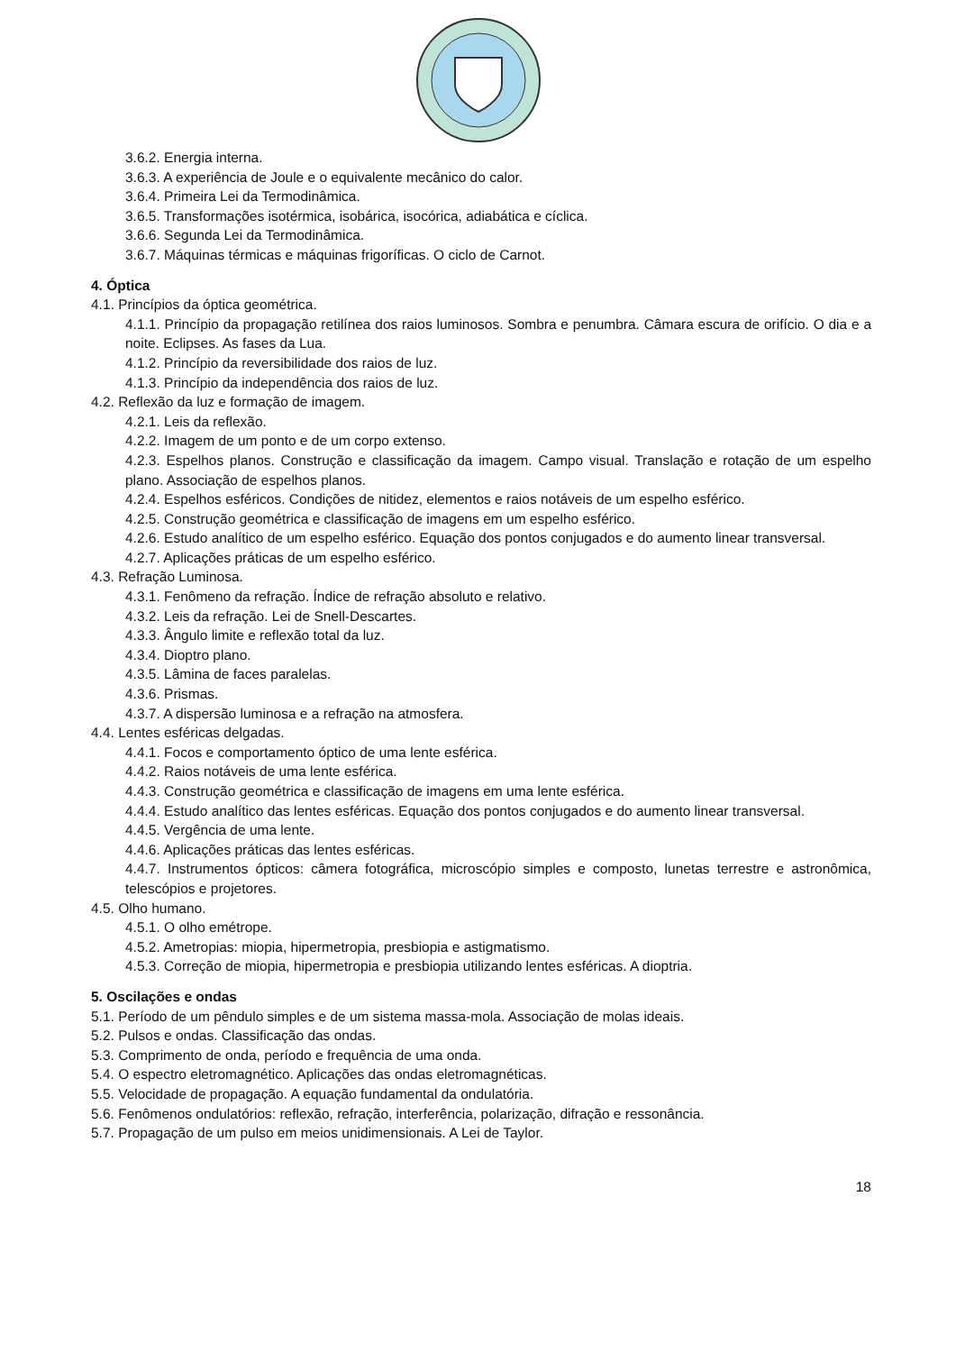3.6.2. Energia interna.
3.6.3. A experiência de Joule e o equivalente mecânico do calor.
3.6.4. Primeira Lei da Termodinâmica.
3.6.5. Transformações isotérmica, isobárica, isocórica, adiabática e cíclica.
3.6.6. Segunda Lei da Termodinâmica.
3.6.7. Máquinas térmicas e máquinas frigoríficas. O ciclo de Carnot.
4. Óptica
4.1. Princípios da óptica geométrica.
4.1.1. Princípio da propagação retilínea dos raios luminosos. Sombra e penumbra. Câmara escura de orifício. O dia e a noite. Eclipses. As fases da Lua.
4.1.2. Princípio da reversibilidade dos raios de luz.
4.1.3. Princípio da independência dos raios de luz.
4.2. Reflexão da luz e formação de imagem.
4.2.1. Leis da reflexão.
4.2.2. Imagem de um ponto e de um corpo extenso.
4.2.3. Espelhos planos. Construção e classificação da imagem. Campo visual. Translação e rotação de um espelho plano. Associação de espelhos planos.
4.2.4. Espelhos esféricos. Condições de nitidez, elementos e raios notáveis de um espelho esférico.
4.2.5. Construção geométrica e classificação de imagens em um espelho esférico.
4.2.6. Estudo analítico de um espelho esférico. Equação dos pontos conjugados e do aumento linear transversal.
4.2.7. Aplicações práticas de um espelho esférico.
4.3. Refração Luminosa.
4.3.1. Fenômeno da refração. Índice de refração absoluto e relativo.
4.3.2. Leis da refração. Lei de Snell-Descartes.
4.3.3. Ângulo limite e reflexão total da luz.
4.3.4. Dioptro plano.
4.3.5. Lâmina de faces paralelas.
4.3.6. Prismas.
4.3.7. A dispersão luminosa e a refração na atmosfera.
4.4. Lentes esféricas delgadas.
4.4.1. Focos e comportamento óptico de uma lente esférica.
4.4.2. Raios notáveis de uma lente esférica.
4.4.3. Construção geométrica e classificação de imagens em uma lente esférica.
4.4.4. Estudo analítico das lentes esféricas. Equação dos pontos conjugados e do aumento linear transversal.
4.4.5. Vergência de uma lente.
4.4.6. Aplicações práticas das lentes esféricas.
4.4.7. Instrumentos ópticos: câmera fotográfica, microscópio simples e composto, lunetas terrestre e astronômica, telescópios e projetores.
4.5. Olho humano.
4.5.1. O olho emétrope.
4.5.2. Ametropias: miopia, hipermetropia, presbiopia e astigmatismo.
4.5.3. Correção de miopia, hipermetropia e presbiopia utilizando lentes esféricas. A dioptria.
5. Oscilações e ondas
5.1. Período de um pêndulo simples e de um sistema massa-mola. Associação de molas ideais.
5.2. Pulsos e ondas. Classificação das ondas.
5.3. Comprimento de onda, período e frequência de uma onda.
5.4. O espectro eletromagnético. Aplicações das ondas eletromagnéticas.
5.5. Velocidade de propagação. A equação fundamental da ondulatória.
5.6. Fenômenos ondulatórios: reflexão, refração, interferência, polarização, difração e ressonância.
5.7. Propagação de um pulso em meios unidimensionais. A Lei de Taylor.
18